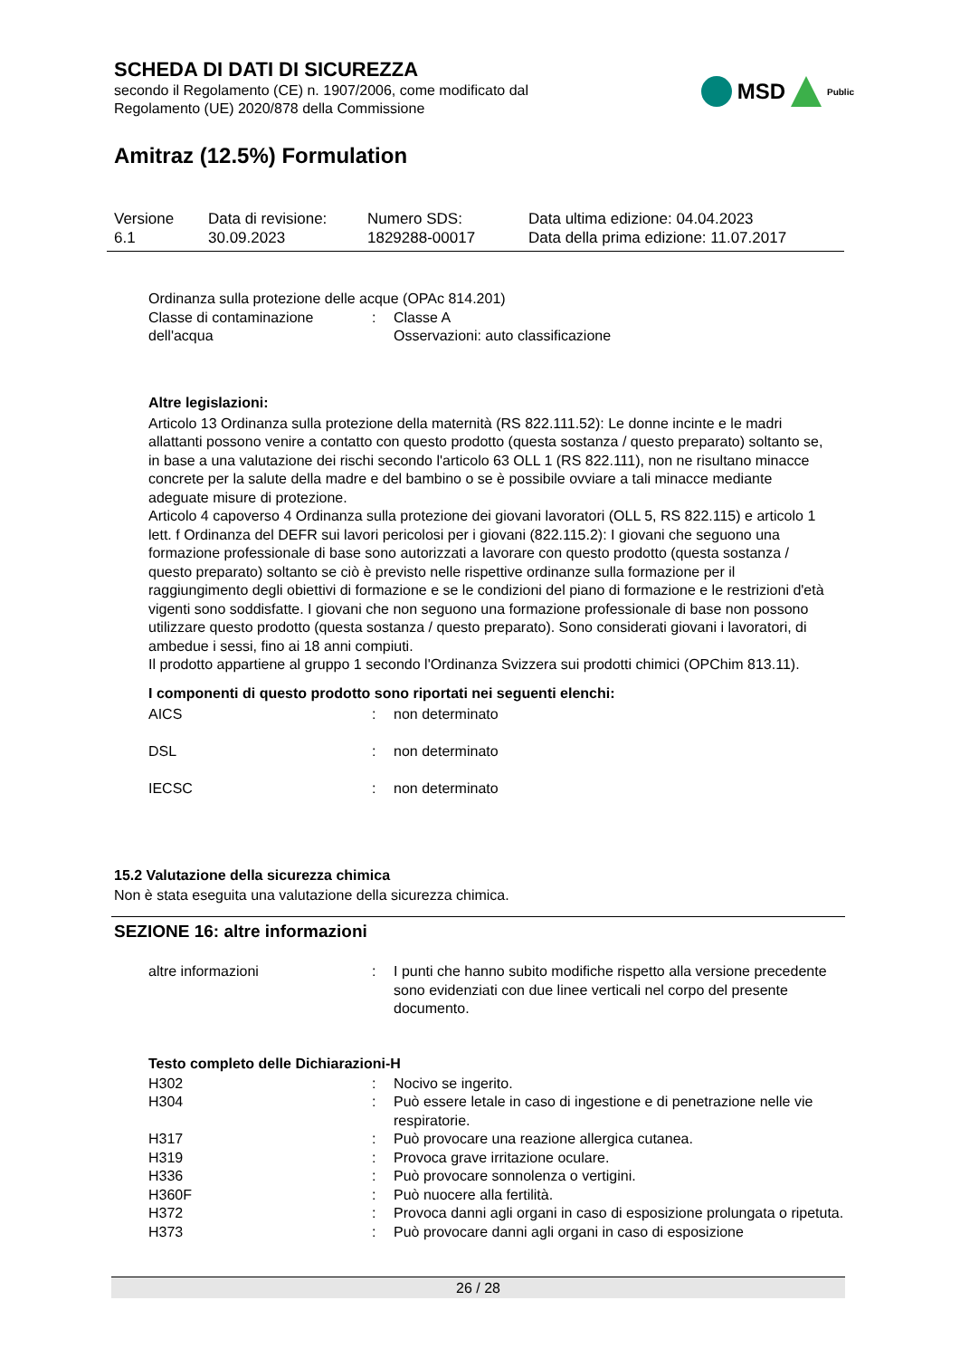SCHEDA DI DATI DI SICUREZZA
secondo il Regolamento (CE) n. 1907/2006, come modificato dal
Regolamento (UE) 2020/878 della Commissione
MSD Public
Amitraz (12.5%) Formulation
| Versione 6.1 | Data di revisione: 30.09.2023 | Numero SDS: 1829288-00017 | Data ultima edizione: 04.04.2023 Data della prima edizione: 11.07.2017 |
Ordinanza sulla protezione delle acque (OPAc 814.201)
| Classe di contaminazione dell'acqua | : | Classe A Osservazioni: auto classificazione |
Altre legislazioni:
Articolo 13 Ordinanza sulla protezione della maternità (RS 822.111.52): Le donne incinte e le madri allattanti possono venire a contatto con questo prodotto (questa sostanza / questo preparato) soltanto se, in base a una valutazione dei rischi secondo l'articolo 63 OLL 1 (RS 822.111), non ne risultano minacce concrete per la salute della madre e del bambino o se è possibile ovviare a tali minacce mediante adeguate misure di protezione.
Articolo 4 capoverso 4 Ordinanza sulla protezione dei giovani lavoratori (OLL 5, RS 822.115) e articolo 1 lett. f Ordinanza del DEFR sui lavori pericolosi per i giovani (822.115.2): I giovani che seguono una formazione professionale di base sono autorizzati a lavorare con questo prodotto (questa sostanza / questo preparato) soltanto se ciò è previsto nelle rispettive ordinanze sulla formazione per il raggiungimento degli obiettivi di formazione e se le condizioni del piano di formazione e le restrizioni d'età vigenti sono soddisfatte. I giovani che non seguono una formazione professionale di base non possono utilizzare questo prodotto (questa sostanza / questo preparato). Sono considerati giovani i lavoratori, di ambedue i sessi, fino ai 18 anni compiuti.
Il prodotto appartiene al gruppo 1 secondo l'Ordinanza Svizzera sui prodotti chimici (OPChim 813.11).
I componenti di questo prodotto sono riportati nei seguenti elenchi:
| AICS | : | non determinato |
| DSL | : | non determinato |
| IECSC | : | non determinato |
15.2 Valutazione della sicurezza chimica
Non è stata eseguita una valutazione della sicurezza chimica.
SEZIONE 16: altre informazioni
| altre informazioni | : | I punti che hanno subito modifiche rispetto alla versione precedente sono evidenziati con due linee verticali nel corpo del presente documento. |
Testo completo delle Dichiarazioni-H
| H302 | : | Nocivo se ingerito. |
| H304 | : | Può essere letale in caso di ingestione e di penetrazione nelle vie respiratorie. |
| H317 | : | Può provocare una reazione allergica cutanea. |
| H319 | : | Provoca grave irritazione oculare. |
| H336 | : | Può provocare sonnolenza o vertigini. |
| H360F | : | Può nuocere alla fertilità. |
| H372 | : | Provoca danni agli organi in caso di esposizione prolungata o ripetuta. |
| H373 | : | Può provocare danni agli organi in caso di esposizione |
26 / 28